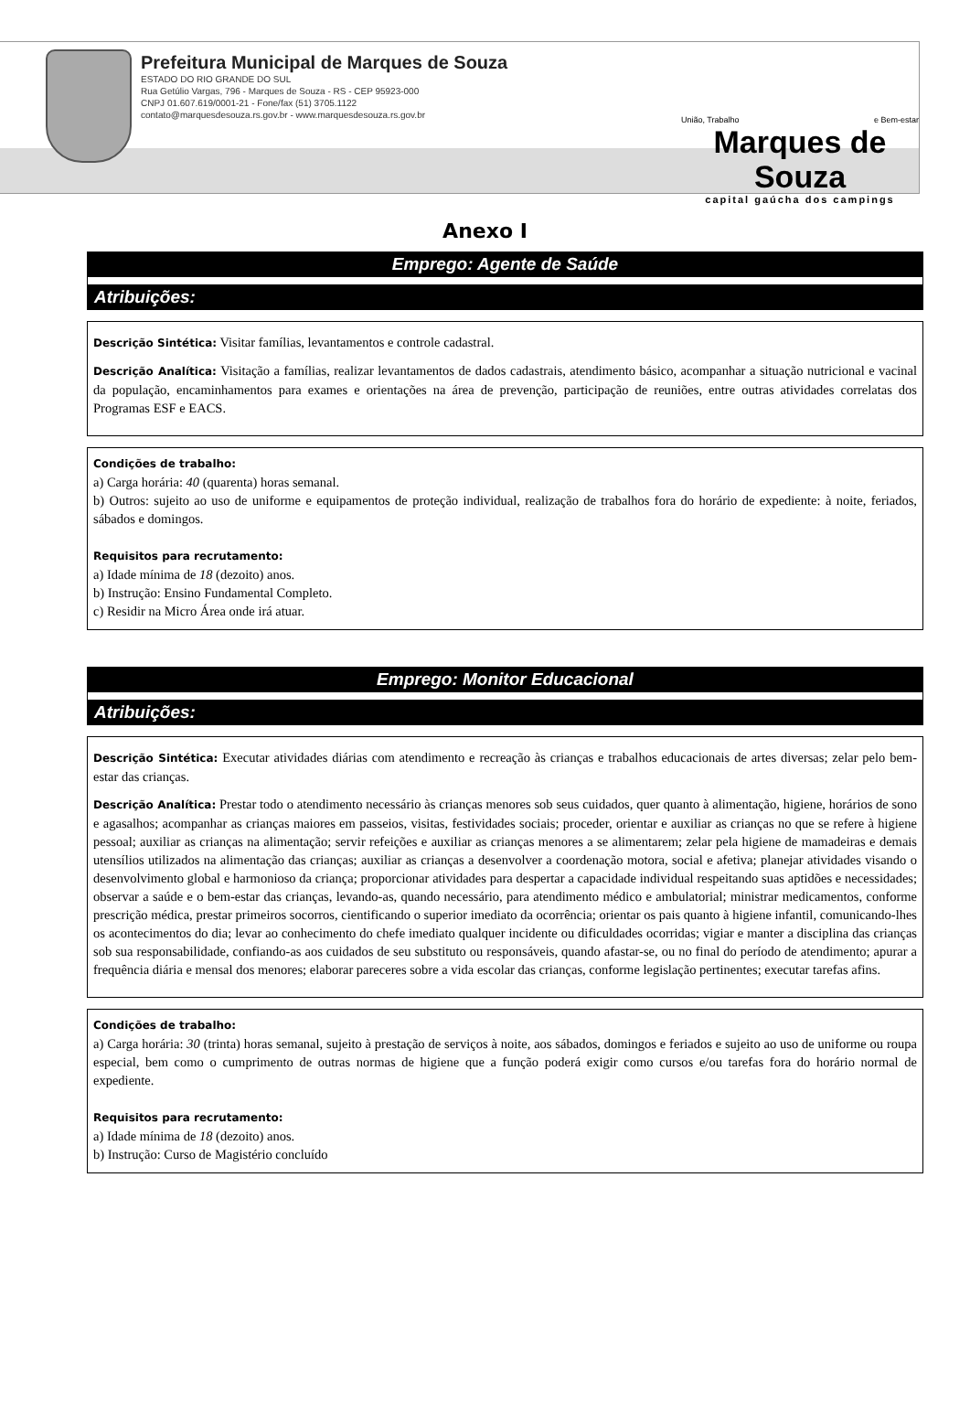Prefeitura Municipal de Marques de Souza
ESTADO DO RIO GRANDE DO SUL
Rua Getúlio Vargas, 796 - Marques de Souza - RS - CEP 95923-000
CNPJ 01.607.619/0001-21 - Fone/fax (51) 3705.1122
contato@marquesdesouza.rs.gov.br - www.marquesdesouza.rs.gov.br
União, Trabalho e Bem-estar
Marques de Souza
capital gaúcha dos campings
Anexo I
Emprego: Agente de Saúde
Atribuições:
Descrição Sintética: Visitar famílias, levantamentos e controle cadastral.
Descrição Analítica: Visitação a famílias, realizar levantamentos de dados cadastrais, atendimento básico, acompanhar a situação nutricional e vacinal da população, encaminhamentos para exames e orientações na área de prevenção, participação de reuniões, entre outras atividades correlatas dos Programas ESF e EACS.
Condições de trabalho:
a) Carga horária: 40 (quarenta) horas semanal.
b) Outros: sujeito ao uso de uniforme e equipamentos de proteção individual, realização de trabalhos fora do horário de expediente: à noite, feriados, sábados e domingos.
Requisitos para recrutamento:
a) Idade mínima de 18 (dezoito) anos.
b) Instrução: Ensino Fundamental Completo.
c) Residir na Micro Área onde irá atuar.
Emprego: Monitor Educacional
Atribuições:
Descrição Sintética: Executar atividades diárias com atendimento e recreação às crianças e trabalhos educacionais de artes diversas; zelar pelo bem-estar das crianças.
Descrição Analítica: Prestar todo o atendimento necessário às crianças menores sob seus cuidados, quer quanto à alimentação, higiene, horários de sono e agasalhos; acompanhar as crianças maiores em passeios, visitas, festividades sociais; proceder, orientar e auxiliar as crianças no que se refere à higiene pessoal; auxiliar as crianças na alimentação; servir refeições e auxiliar as crianças menores a se alimentarem; zelar pela higiene de mamadeiras e demais utensílios utilizados na alimentação das crianças; auxiliar as crianças a desenvolver a coordenação motora, social e afetiva; planejar atividades visando o desenvolvimento global e harmonioso da criança; proporcionar atividades para despertar a capacidade individual respeitando suas aptidões e necessidades; observar a saúde e o bem-estar das crianças, levando-as, quando necessário, para atendimento médico e ambulatorial; ministrar medicamentos, conforme prescrição médica, prestar primeiros socorros, cientificando o superior imediato da ocorrência; orientar os pais quanto à higiene infantil, comunicando-lhes os acontecimentos do dia; levar ao conhecimento do chefe imediato qualquer incidente ou dificuldades ocorridas; vigiar e manter a disciplina das crianças sob sua responsabilidade, confiando-as aos cuidados de seu substituto ou responsáveis, quando afastar-se, ou no final do período de atendimento; apurar a frequência diária e mensal dos menores; elaborar pareceres sobre a vida escolar das crianças, conforme legislação pertinentes; executar tarefas afins.
Condições de trabalho:
a) Carga horária: 30 (trinta) horas semanal, sujeito à prestação de serviços à noite, aos sábados, domingos e feriados e sujeito ao uso de uniforme ou roupa especial, bem como o cumprimento de outras normas de higiene que a função poderá exigir como cursos e/ou tarefas fora do horário normal de expediente.
Requisitos para recrutamento:
a) Idade mínima de 18 (dezoito) anos.
b) Instrução: Curso de Magistério concluído